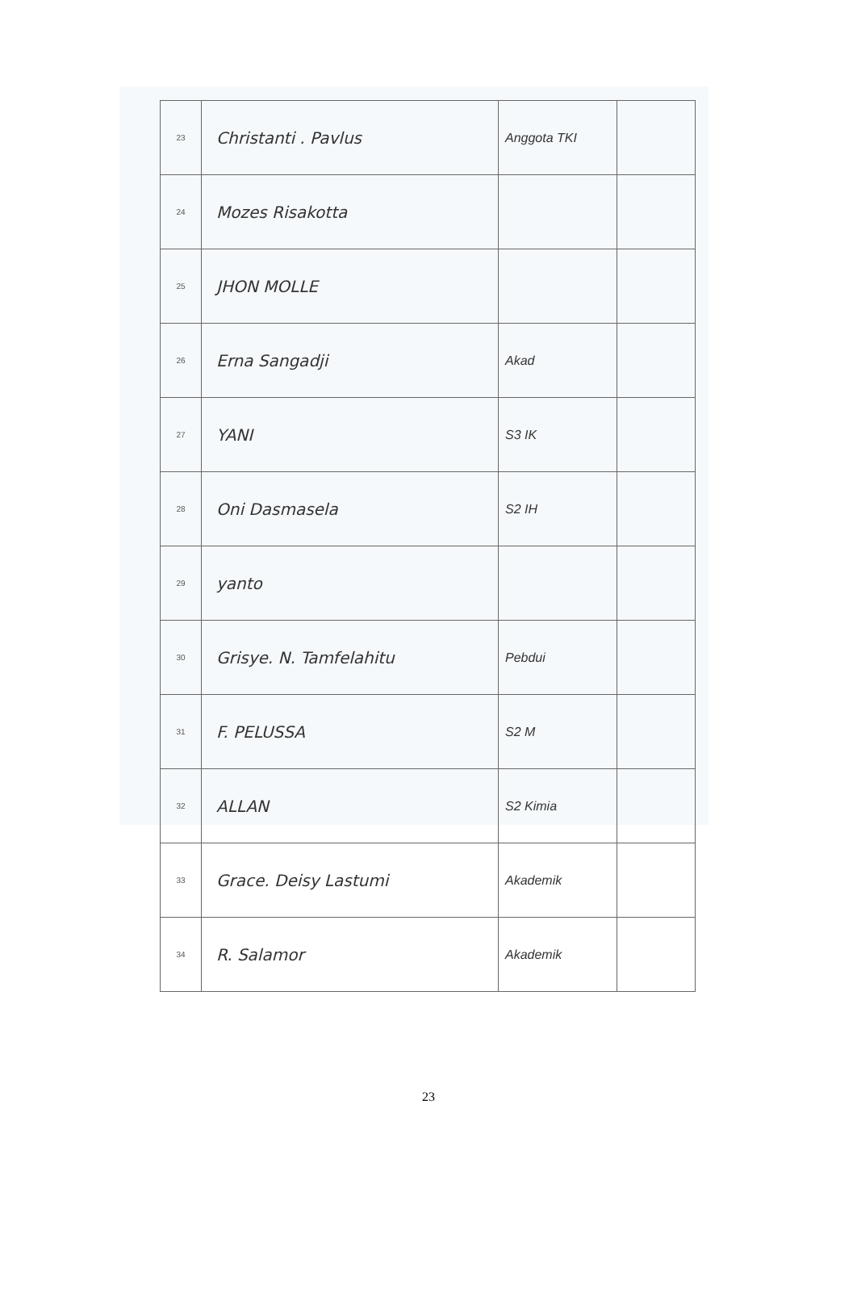| 23 | Christanti . Pavlus | Anggota TKI | |
| 24 | Mozes Risakotta | | |
| 25 | JHON MOLLE | | |
| 26 | Erna Sangadji | Akad | |
| 27 | YANI | S3 IK | |
| 28 | Oni Dasmasela | S2 IH | |
| 29 | yanto | | |
| 30 | Grisye. N. Tamfelahitu | Pebdui | |
| 31 | F. PELUSSA | S2 M | |
| 32 | ALLAN | S2 Kimia | |
| 33 | Grace. Deisy Lastumi | Akademik | |
| 34 | R. Salamor | Akademik | |
23